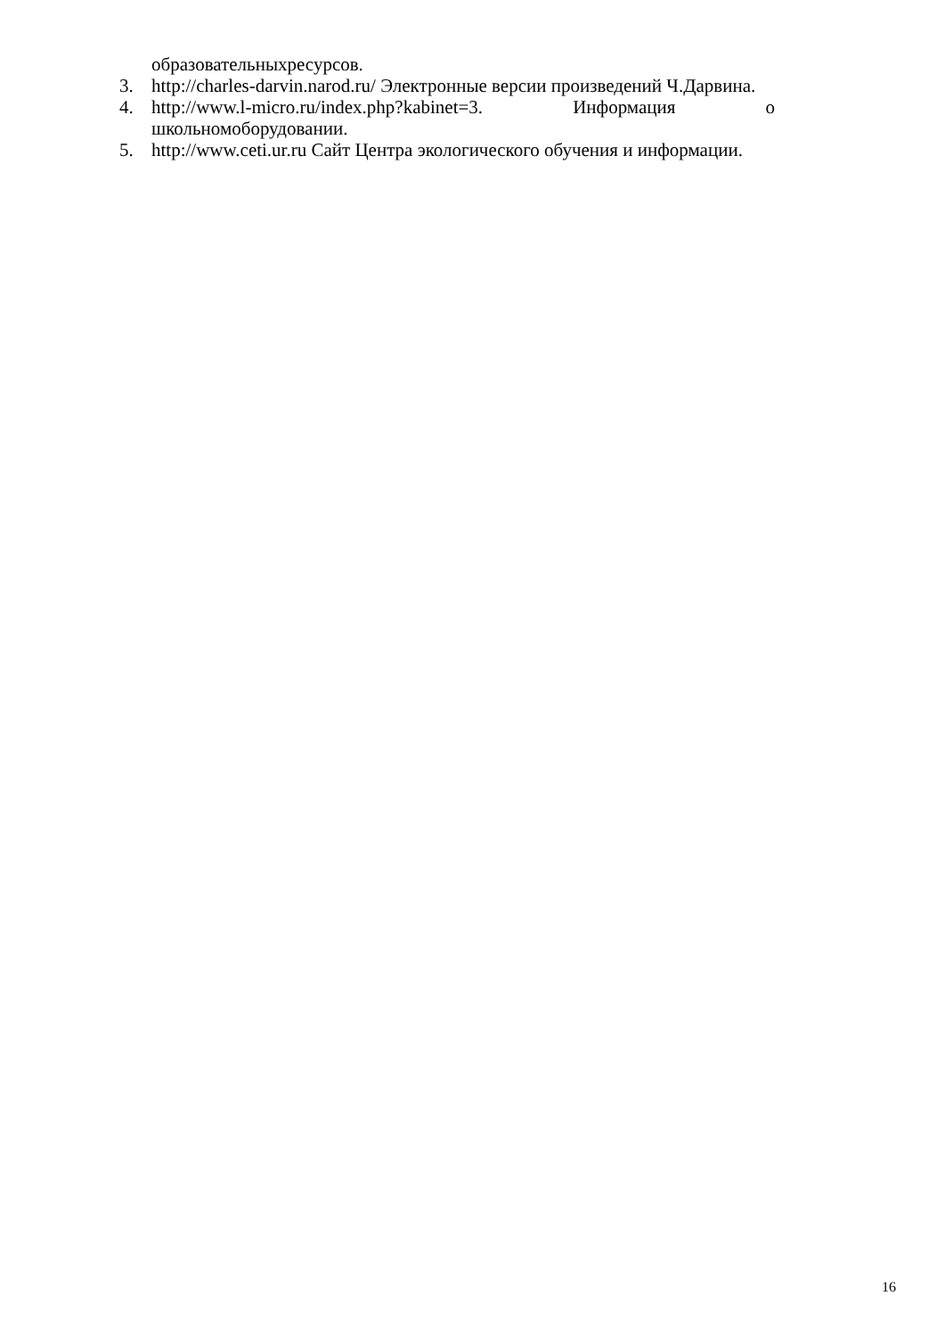образовательныхресурсов.
3. http://charles-darvin.narod.ru/ Электронные версии произведений Ч.Дарвина.
4. http://www.l-micro.ru/index.php?kabinet=3. Информация о
школьномоборудовании.
5. http://www.ceti.ur.ru Сайт Центра экологического обучения и информации.
16